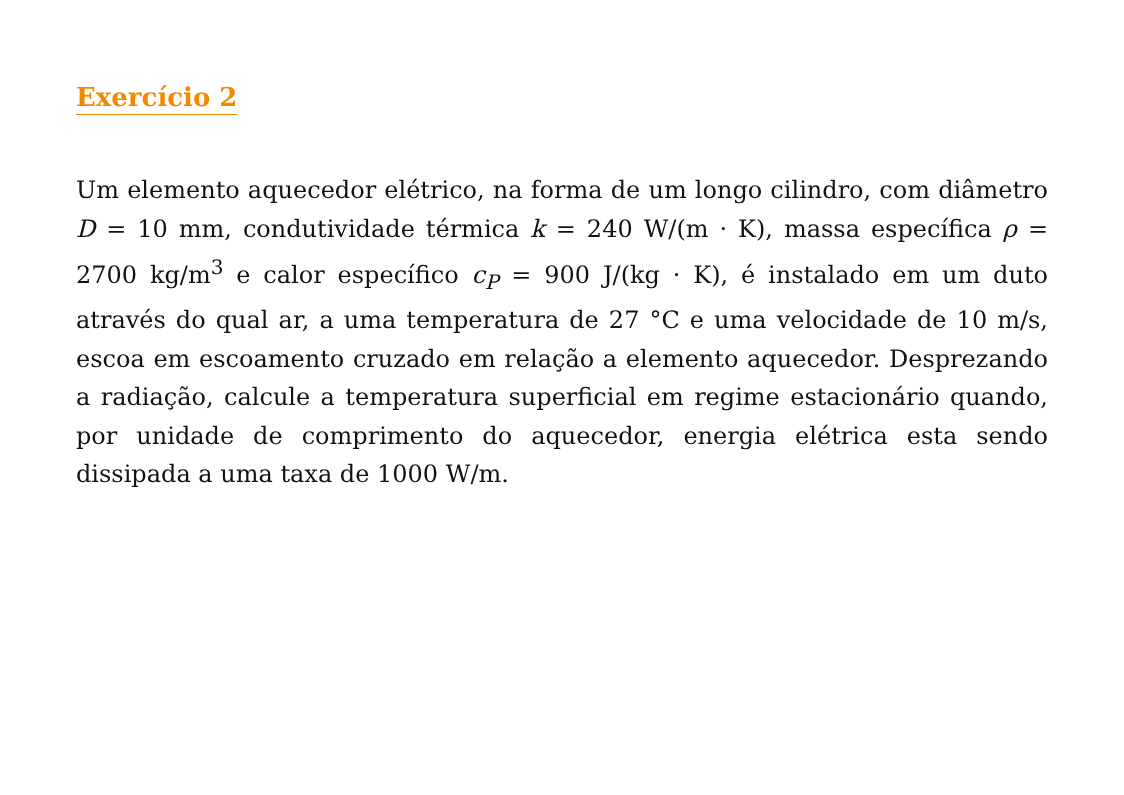Exercício 2
Um elemento aquecedor elétrico, na forma de um longo cilindro, com diâmetro D = 10 mm, condutividade térmica k = 240 W/(m · K), massa específica ρ = 2700 kg/m<sup>3</sup> e calor específico c<sub>P</sub> = 900 J/(kg · K), é instalado em um duto através do qual ar, a uma temperatura de 27 °C e uma velocidade de 10 m/s, escoa em escoamento cruzado em relação a elemento aquecedor. Desprezando a radiação, calcule a temperatura superficial em regime estacionário quando, por unidade de comprimento do aquecedor, energia elétrica esta sendo dissipada a uma taxa de 1000 W/m.